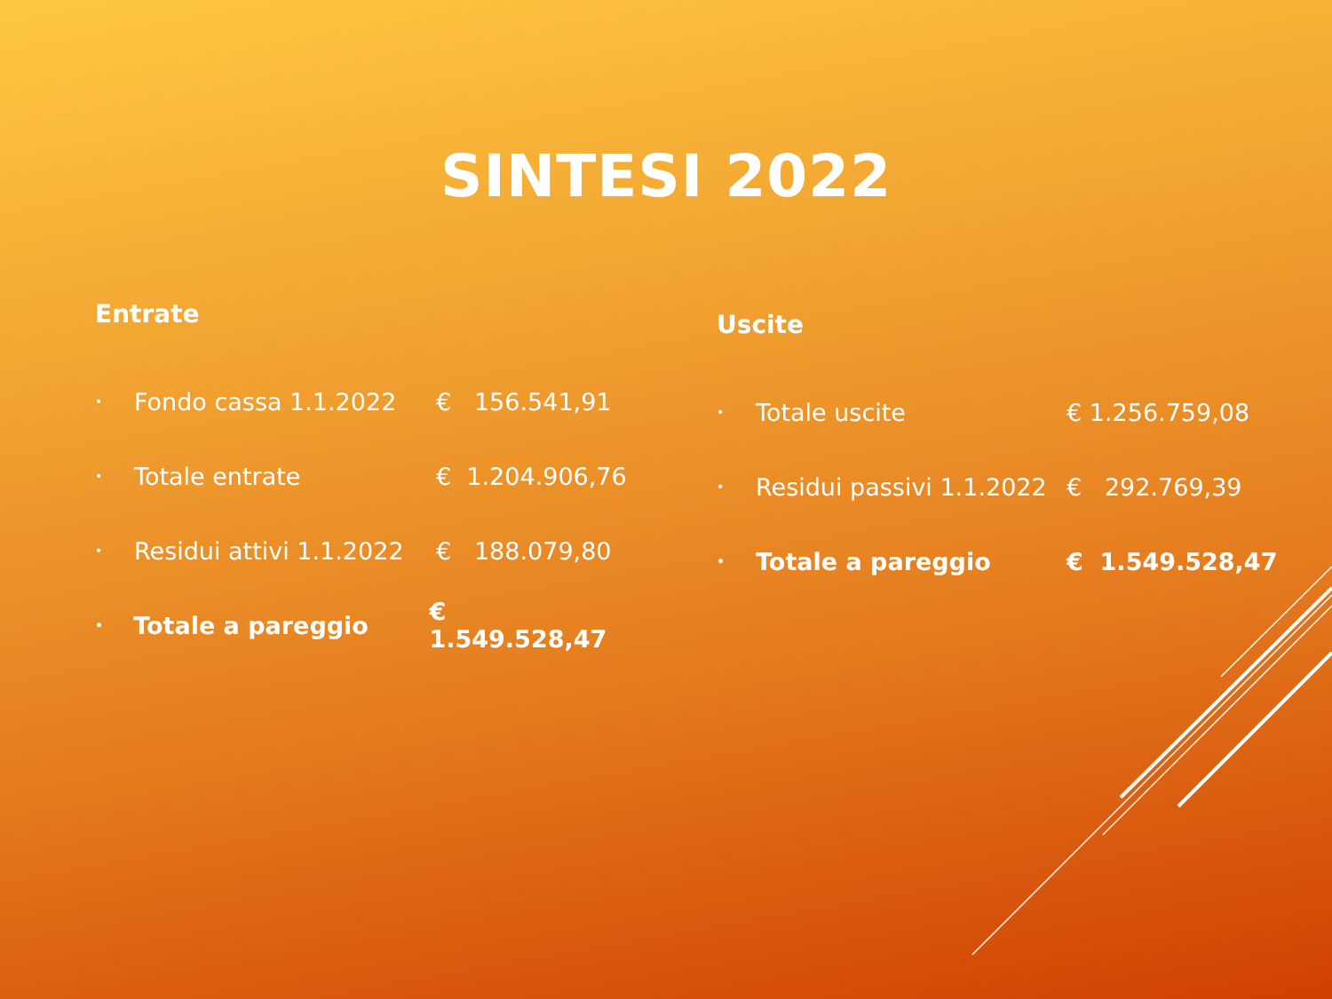SINTESI 2022
Entrate
• Fondo cassa 1.1.2022 € 156.541,91
• Totale entrate € 1.204.906,76
• Residui attivi 1.1.2022 € 188.079,80
• Totale a pareggio € 1.549.528,47
Uscite
• Totale uscite € 1.256.759,08
• Residui passivi 1.1.2022 € 292.769,39
• Totale a pareggio € 1.549.528,47